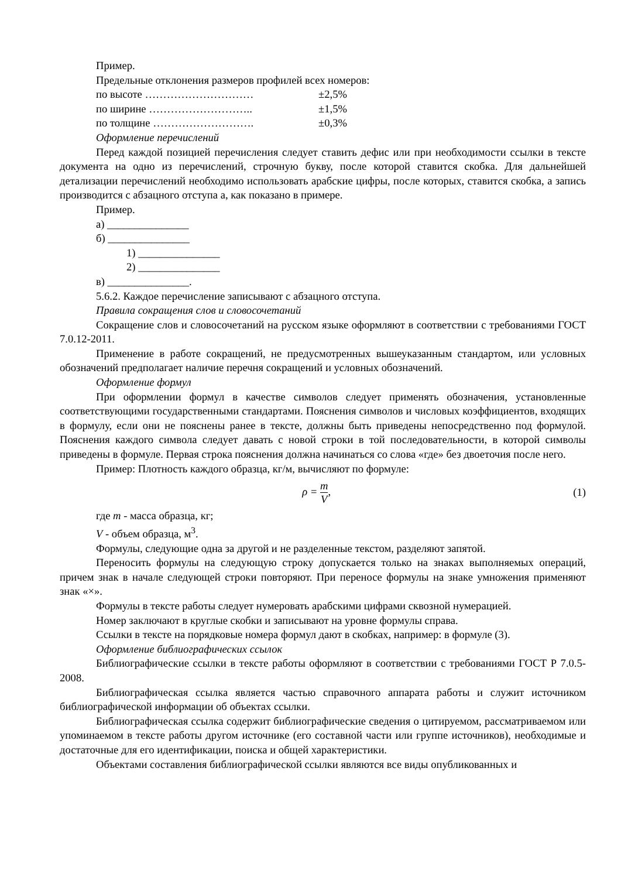Пример.
Предельные отклонения размеров профилей всех номеров:
по высоте ………………………… ±2,5%
по ширине ……………………….. ±1,5%
по толщине ………………………. ±0,3%
Оформление перечислений
Перед каждой позицией перечисления следует ставить дефис или при необходимости ссылки в тексте документа на одно из перечислений, строчную букву, после которой ставится скобка. Для дальнейшей детализации перечислений необходимо использовать арабские цифры, после которых, ставится скобка, а запись производится с абзацного отступа а, как показано в примере.
Пример.
а) _______________
б) _______________
1) _______________
2) _______________
в) _______________.
5.6.2. Каждое перечисление записывают с абзацного отступа.
Правила сокращения слов и словосочетаний
Сокращение слов и словосочетаний на русском языке оформляют в соответствии с требованиями ГОСТ 7.0.12-2011.
Применение в работе сокращений, не предусмотренных вышеуказанным стандартом, или условных обозначений предполагает наличие перечня сокращений и условных обозначений.
Оформление формул
При оформлении формул в качестве символов следует применять обозначения, установленные соответствующими государственными стандартами. Пояснения символов и числовых коэффициентов, входящих в формулу, если они не пояснены ранее в тексте, должны быть приведены непосредственно под формулой. Пояснения каждого символа следует давать с новой строки в той последовательности, в которой символы приведены в формуле. Первая строка пояснения должна начинаться со слова «где» без двоеточия после него.
Пример: Плотность каждого образца, кг/м, вычисляют по формуле:
ρ = m V, (1)
где m - масса образца, кг;
V - объем образца, м<sup>3</sup>.
Формулы, следующие одна за другой и не разделенные текстом, разделяют запятой.
Переносить формулы на следующую строку допускается только на знаках выполняемых операций, причем знак в начале следующей строки повторяют. При переносе формулы на знаке умножения применяют знак «×».
Формулы в тексте работы следует нумеровать арабскими цифрами сквозной нумерацией.
Номер заключают в круглые скобки и записывают на уровне формулы справа.
Ссылки в тексте на порядковые номера формул дают в скобках, например: в формуле (3).
Оформление библиографических ссылок
Библиографические ссылки в тексте работы оформляют в соответствии с требованиями ГОСТ Р 7.0.5-2008.
Библиографическая ссылка является частью справочного аппарата работы и служит источником библиографической информации об объектах ссылки.
Библиографическая ссылка содержит библиографические сведения о цитируемом, рассматриваемом или упоминаемом в тексте работы другом источнике (его составной части или группе источников), необходимые и достаточные для его идентификации, поиска и общей характеристики.
Объектами составления библиографической ссылки являются все виды опубликованных и